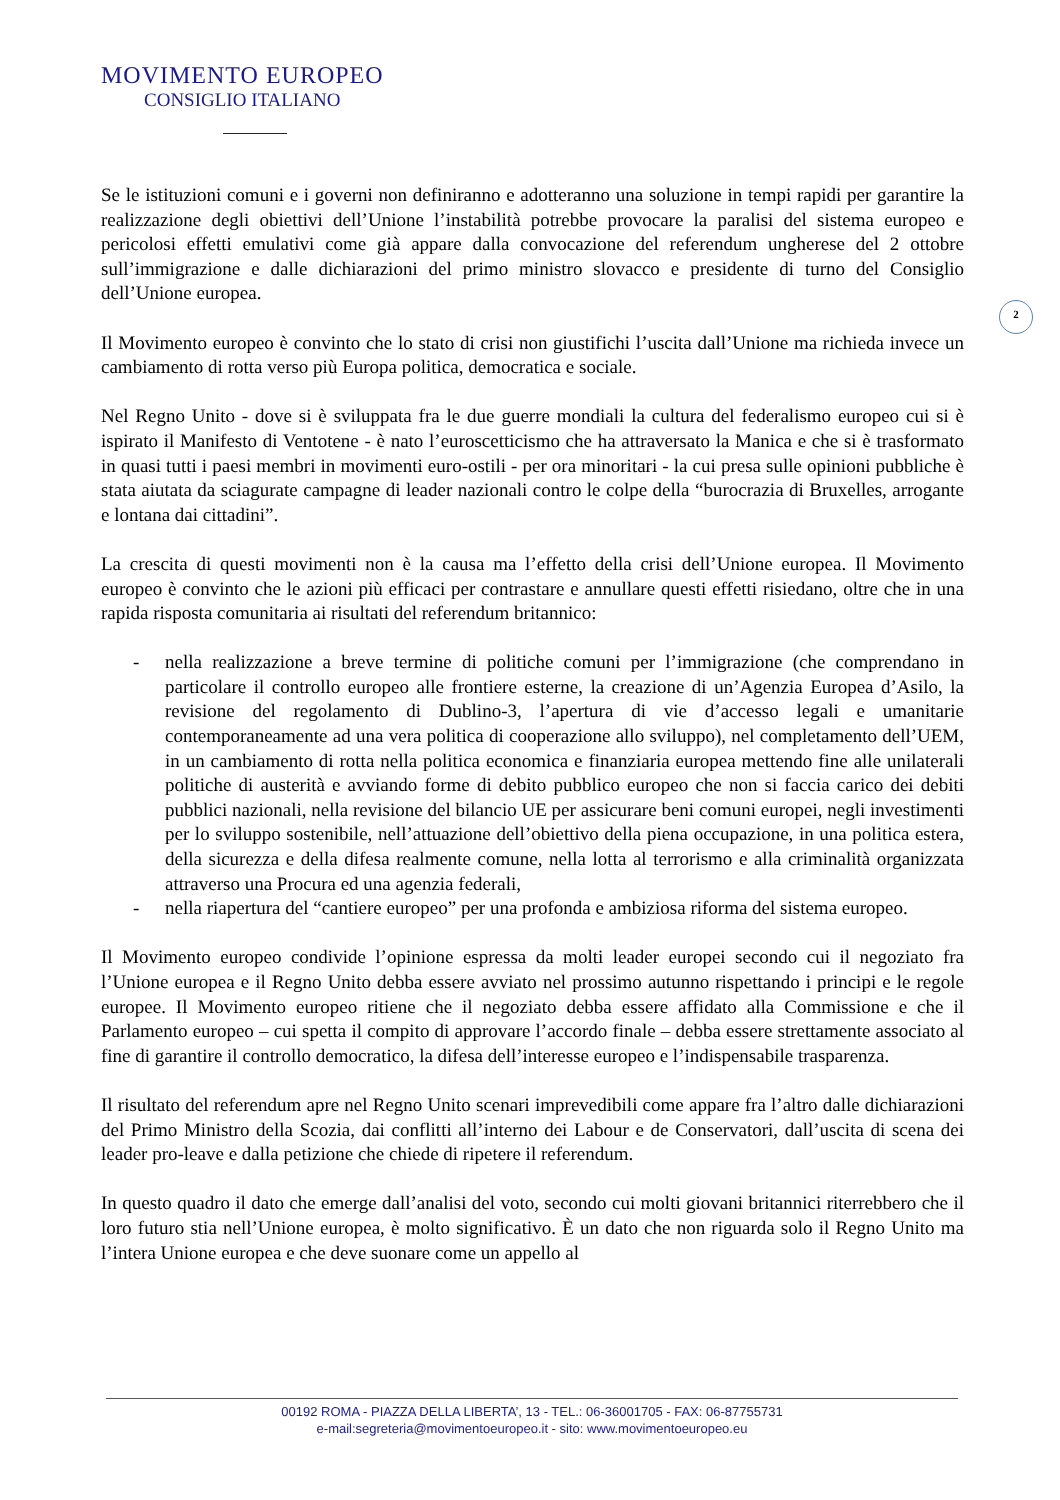MOVIMENTO EUROPEO
CONSIGLIO ITALIANO
2
Se le istituzioni comuni e i governi non definiranno e adotteranno una soluzione in tempi rapidi per garantire la realizzazione degli obiettivi dell’Unione l’instabilità potrebbe provocare la paralisi del sistema europeo e pericolosi effetti emulativi come già appare dalla convocazione del referendum ungherese del 2 ottobre sull’immigrazione e dalle dichiarazioni del primo ministro slovacco e presidente di turno del Consiglio dell’Unione europea.
Il Movimento europeo è convinto che lo stato di crisi non giustifichi l’uscita dall’Unione ma richieda invece un cambiamento di rotta verso più Europa politica, democratica e sociale.
Nel Regno Unito - dove si è sviluppata fra le due guerre mondiali la cultura del federalismo europeo cui si è ispirato il Manifesto di Ventotene - è nato l’euroscetticismo che ha attraversato la Manica e che si è trasformato in quasi tutti i paesi membri in movimenti euro-ostili - per ora minoritari - la cui presa sulle opinioni pubbliche è stata aiutata da sciagurate campagne di leader nazionali contro le colpe della “burocrazia di Bruxelles, arrogante e lontana dai cittadini”.
La crescita di questi movimenti non è la causa ma l’effetto della crisi dell’Unione europea. Il Movimento europeo è convinto che le azioni più efficaci per contrastare e annullare questi effetti risiedano, oltre che in una rapida risposta comunitaria ai risultati del referendum britannico:
- nella realizzazione a breve termine di politiche comuni per l’immigrazione (che comprendano in particolare il controllo europeo alle frontiere esterne, la creazione di un’Agenzia Europea d’Asilo, la revisione del regolamento di Dublino-3, l’apertura di vie d’accesso legali e umanitarie contemporaneamente ad una vera politica di cooperazione allo sviluppo), nel completamento dell’UEM, in un cambiamento di rotta nella politica economica e finanziaria europea mettendo fine alle unilaterali politiche di austerità e avviando forme di debito pubblico europeo che non si faccia carico dei debiti pubblici nazionali, nella revisione del bilancio UE per assicurare beni comuni europei, negli investimenti per lo sviluppo sostenibile, nell’attuazione dell’obiettivo della piena occupazione, in una politica estera, della sicurezza e della difesa realmente comune, nella lotta al terrorismo e alla criminalità organizzata attraverso una Procura ed una agenzia federali,
- nella riapertura del “cantiere europeo” per una profonda e ambiziosa riforma del sistema europeo.
Il Movimento europeo condivide l’opinione espressa da molti leader europei secondo cui il negoziato fra l’Unione europea e il Regno Unito debba essere avviato nel prossimo autunno rispettando i principi e le regole europee. Il Movimento europeo ritiene che il negoziato debba essere affidato alla Commissione e che il Parlamento europeo – cui spetta il compito di approvare l’accordo finale – debba essere strettamente associato al fine di garantire il controllo democratico, la difesa dell’interesse europeo e l’indispensabile trasparenza.
Il risultato del referendum apre nel Regno Unito scenari imprevedibili come appare fra l’altro dalle dichiarazioni del Primo Ministro della Scozia, dai conflitti all’interno dei Labour e de Conservatori, dall’uscita di scena dei leader pro-leave e dalla petizione che chiede di ripetere il referendum.
In questo quadro il dato che emerge dall’analisi del voto, secondo cui molti giovani britannici riterrebbero che il loro futuro stia nell’Unione europea, è molto significativo. È un dato che non riguarda solo il Regno Unito ma l’intera Unione europea e che deve suonare come un appello al
00192 ROMA - PIAZZA DELLA LIBERTA’, 13 - TEL.: 06-36001705 - FAX: 06-87755731
e-mail:segreteria@movimentoeuropeo.it - sito: www.movimentoeuropeo.eu